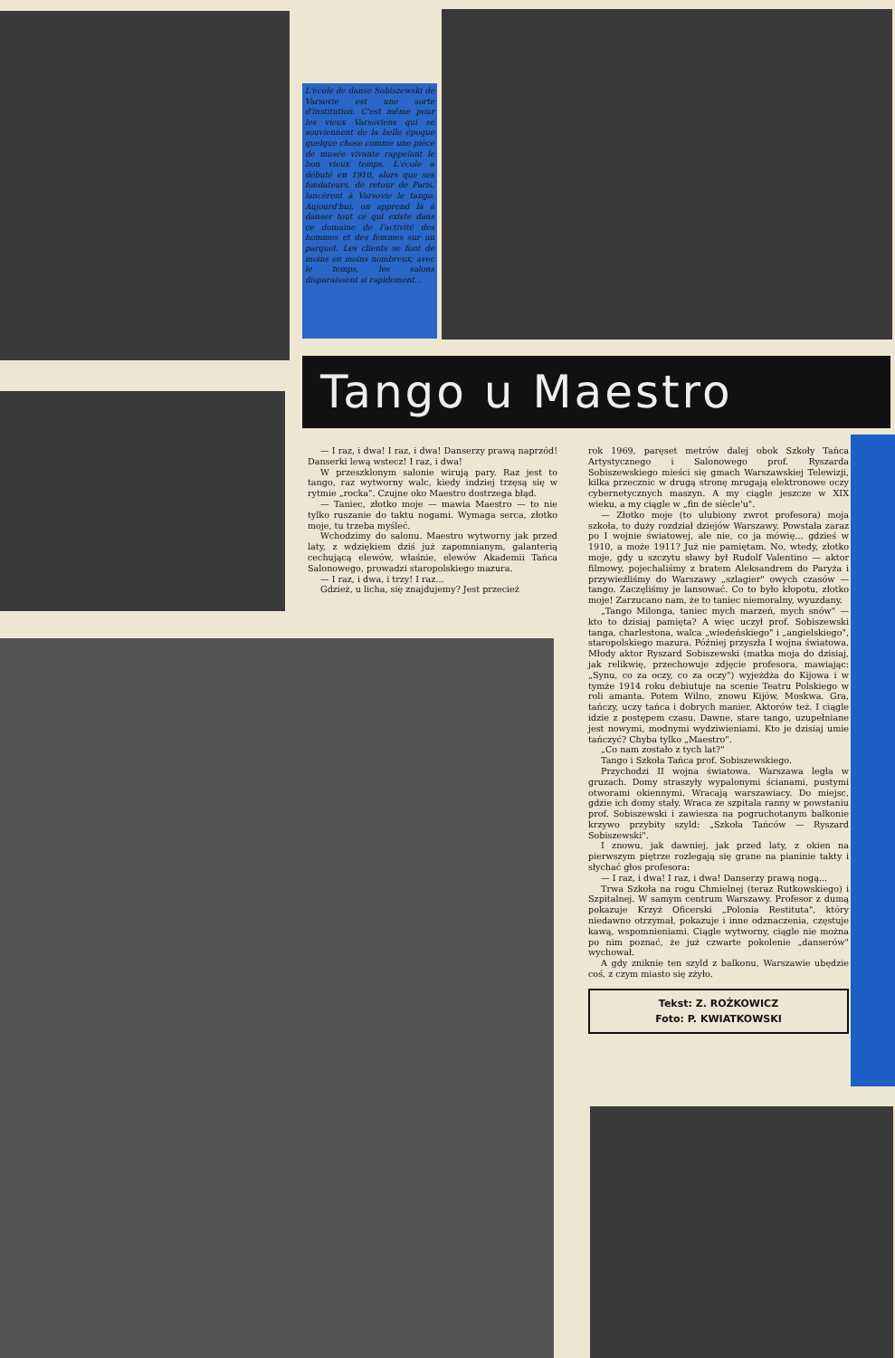L'école de danse Sobiszewski de Varsovie est une sorte d'institution. C'est même pour les vieux Varsoviens qui se souviennent de la belle époque quelque chose comme une pièce de musée vivante rappelant le bon vieux temps. L'école a débuté en 1910, alors que ses fondateurs, de retour de Paris, lancèrent à Varsovie le tango. Aujourd'hui, on apprend là à danser tout ce qui existe dans ce domaine de l'activité des hommes et des femmes sur un parquet. Les clients se font de moins en moins nombreux; avec le temps, les salons disparaissent si rapidement...
Tango u Maestro
— I raz, i dwa! I raz, i dwa! Danserzy prawą naprzód! Danserki lewą wstecz! I raz, i dwa!
W przeszklonym salonie wirują pary. Raz jest to tango, raz wytworny walc, kiedy indziej trzęsą się w rytmie „rocka". Czujne oko Maestro dostrzega błąd.
— Taniec, złotko moje — mawia Maestro — to nie tylko ruszanie do taktu nogami. Wymaga serca, złotko moje, tu trzeba myśleć.
Wchodzimy do salonu. Maestro wytworny jak przed laty, z wdziękiem dziś już zapomnianym, galanterią cechującą elewów, właśnie, elewów Akademii Tańca Salonowego, prowadzi staropolskiego mazura.
— I raz, i dwa, i trzy! I raz...
Gdzież, u licha, się znajdujemy? Jest przecież
rok 1969, paręset metrów dalej obok Szkoły Tańca Artystycznego i Salonowego prof. Ryszarda Sobiszewskiego mieści się gmach Warszawskiej Telewizji, kilka przecznic w drugą stronę mrugają elektronowe oczy cybernetycznych maszyn. A my ciągle jeszcze w XIX wieku, a my ciągle w „fin de siècle'u".
— Złotko moje (to ulubiony zwrot profesora) moja szkoła, to duży rozdział dziejów Warszawy. Powstała zaraz po I wojnie światowej, ale nie, co ja mówię... gdzieś w 1910, a może 1911? Już nie pamiętam. No, wtedy, złotko moje, gdy u szczytu sławy był Rudolf Valentino — aktor filmowy, pojechaliśmy z bratem Aleksandrem do Paryża i przywieźliśmy do Warszawy „szlagier" owych czasów — tango. Zaczęliśmy je lansować. Co to było kłopotu, złotko moje! Zarzucano nam, że to taniec niemoralny, wyuzdany.
„Tango Milonga, taniec mych marzeń, mych snów" — kto to dzisiaj pamięta? A więc uczył prof. Sobiszewski tanga, charlestona, walca „wiedeńskiego" i „angielskiego", staropolskiego mazura. Później przyszła I wojna światowa. Młody aktor Ryszard Sobiszewski (matka moja do dzisiaj, jak relikwię, przechowuje zdjęcie profesora, mawiając: „Synu, co za oczy, co za oczy") wyjeżdża do Kijowa i w tymże 1914 roku debiutuje na scenie Teatru Polskiego w roli amanta. Potem Wilno, znowu Kijów, Moskwa. Gra, tańczy, uczy tańca i dobrych manier. Aktorów też. I ciągle idzie z postępem czasu. Dawne, stare tango, uzupełniane jest nowymi, modnymi wydziwieniami. Kto je dzisiaj umie tańczyć? Chyba tylko „Maestro".
„Co nam zostało z tych lat?"
Tango i Szkoła Tańca prof. Sobiszewskiego.
Przychodzi II wojna światowa. Warszawa legła w gruzach. Domy straszyły wypalonymi ścianami, pustymi otworami okiennymi. Wracają warszawiacy. Do miejsc, gdzie ich domy stały. Wraca ze szpitala ranny w powstaniu prof. Sobiszewski i zawiesza na pogruchotanym balkonie krzywo przybity szyld: „Szkoła Tańców — Ryszard Sobiszewski".
I znowu, jak dawniej, jak przed laty, z okien na pierwszym piętrze rozlegają się grane na pianinie takty i słychać głos profesora:
— I raz, i dwa! I raz, i dwa! Danserzy prawą nogą...
Trwa Szkoła na rogu Chmielnej (teraz Rutkowskiego) i Szpitalnej. W samym centrum Warszawy. Profesor z dumą pokazuje Krzyż Oficerski „Polonia Restituta", który niedawno otrzymał, pokazuje i inne odznaczenia, częstuje kawą, wspomnieniami. Ciągle wytworny, ciągle nie można po nim poznać, że już czwarte pokolenie „danserów" wychował.
A gdy zniknie ten szyld z balkonu, Warszawie ubędzie coś, z czym miasto się zżyło.
Tekst: Z. ROŻKOWICZ
Foto: P. KWIATKOWSKI